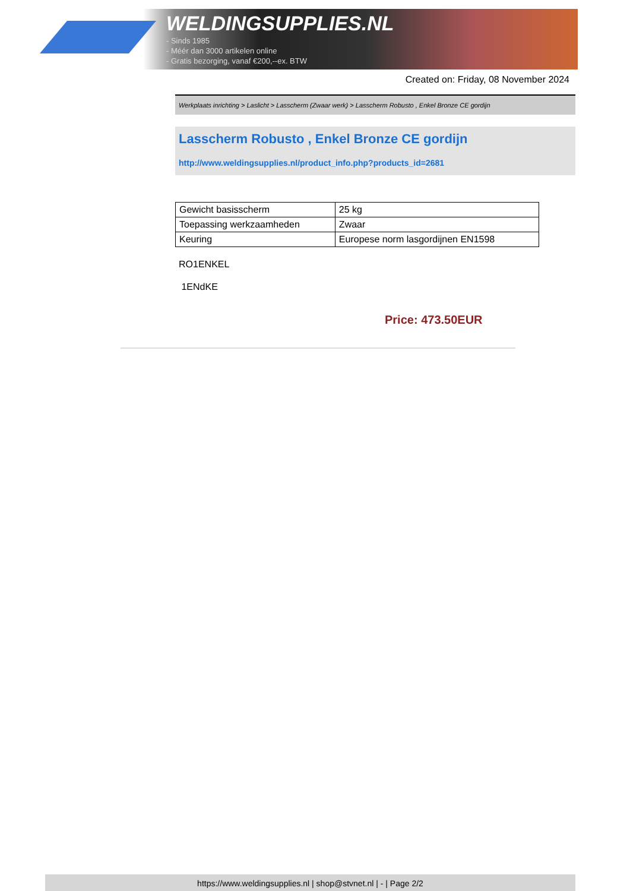WELDINGSUPPLIES.NL
- Sinds 1985
- Méér dan 3000 artikelen online
- Gratis bezorging, vanaf €200,--ex. BTW
Created on: Friday, 08 November 2024
Werkplaats inrichting > Laslicht > Lasscherm (Zwaar werk) > Lasscherm Robusto , Enkel Bronze CE gordijn
Lasscherm Robusto , Enkel Bronze CE gordijn
http://www.weldingsupplies.nl/product_info.php?products_id=2681
| Gewicht basisscherm | 25 kg |
| Toepassing werkzaamheden | Zwaar |
| Keuring | Europese norm lasgordijnen EN1598 |
RO1ENKEL
1ENdKE
Price: 473.50EUR
https://www.weldingsupplies.nl | shop@stvnet.nl | - | Page 2/2